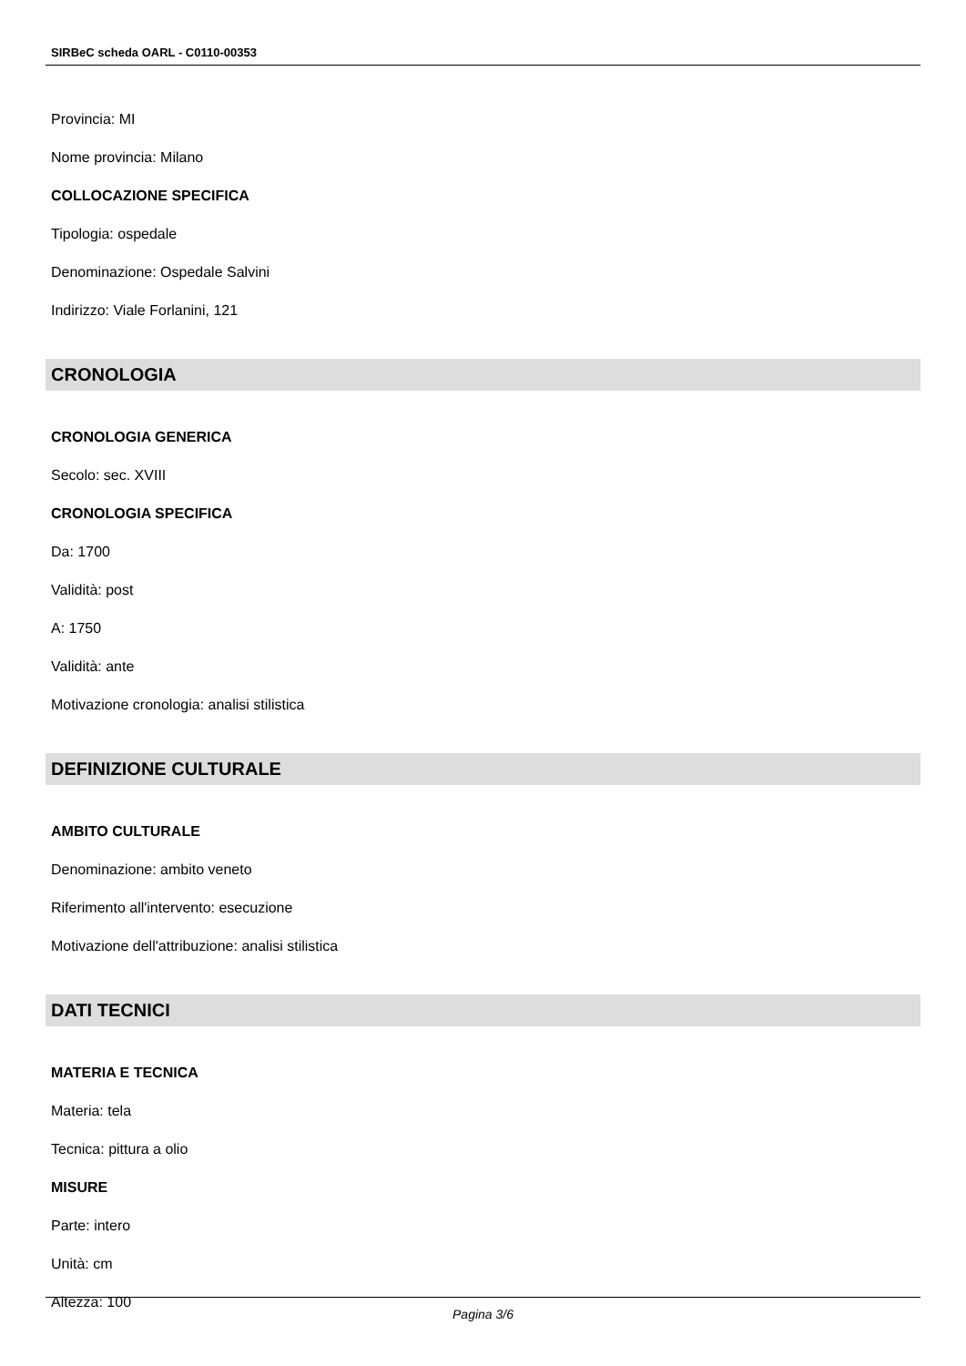SIRBeC scheda OARL - C0110-00353
Provincia: MI
Nome provincia: Milano
COLLOCAZIONE SPECIFICA
Tipologia: ospedale
Denominazione: Ospedale Salvini
Indirizzo: Viale Forlanini, 121
CRONOLOGIA
CRONOLOGIA GENERICA
Secolo: sec. XVIII
CRONOLOGIA SPECIFICA
Da: 1700
Validità: post
A: 1750
Validità: ante
Motivazione cronologia: analisi stilistica
DEFINIZIONE CULTURALE
AMBITO CULTURALE
Denominazione: ambito veneto
Riferimento all'intervento: esecuzione
Motivazione dell'attribuzione: analisi stilistica
DATI TECNICI
MATERIA E TECNICA
Materia: tela
Tecnica: pittura a olio
MISURE
Parte: intero
Unità: cm
Altezza: 100
Pagina 3/6